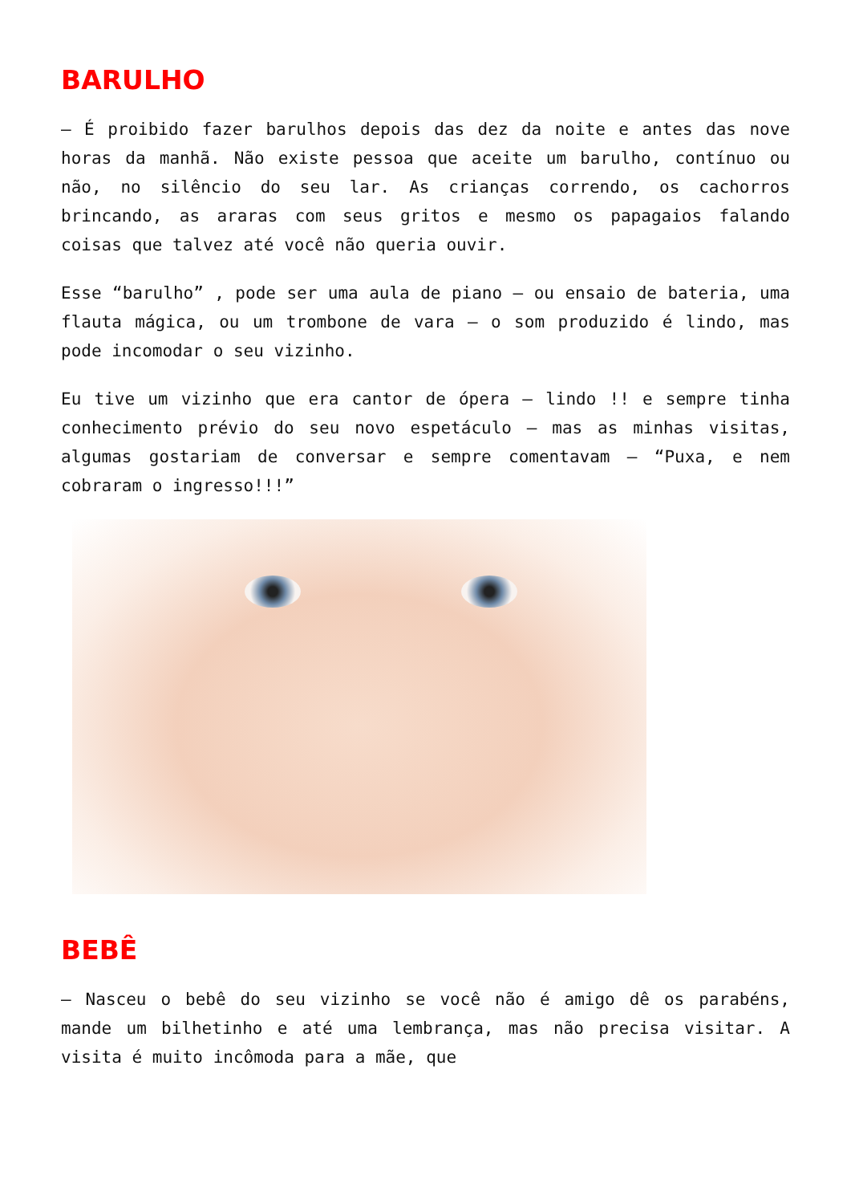BARULHO
– É proibido fazer barulhos depois das dez da noite e antes das nove horas da manhã. Não existe pessoa que aceite um barulho, contínuo ou não, no silêncio do seu lar. As crianças correndo, os cachorros brincando, as araras com seus gritos e mesmo os papagaios falando coisas que talvez até você não queria ouvir.
Esse “barulho” , pode ser uma aula de piano – ou ensaio de bateria, uma flauta mágica, ou um trombone de vara – o som produzido é lindo, mas pode incomodar o seu vizinho.
Eu tive um vizinho que era cantor de ópera – lindo !! e sempre tinha conhecimento prévio do seu novo espetáculo – mas as minhas visitas, algumas gostariam de conversar e sempre comentavam – “Puxa, e nem cobraram o ingresso!!!”
BEBÊ
– Nasceu o bebê do seu vizinho se você não é amigo dê os parabéns, mande um bilhetinho e até uma lembrança, mas não precisa visitar. A visita é muito incômoda para a mãe, que